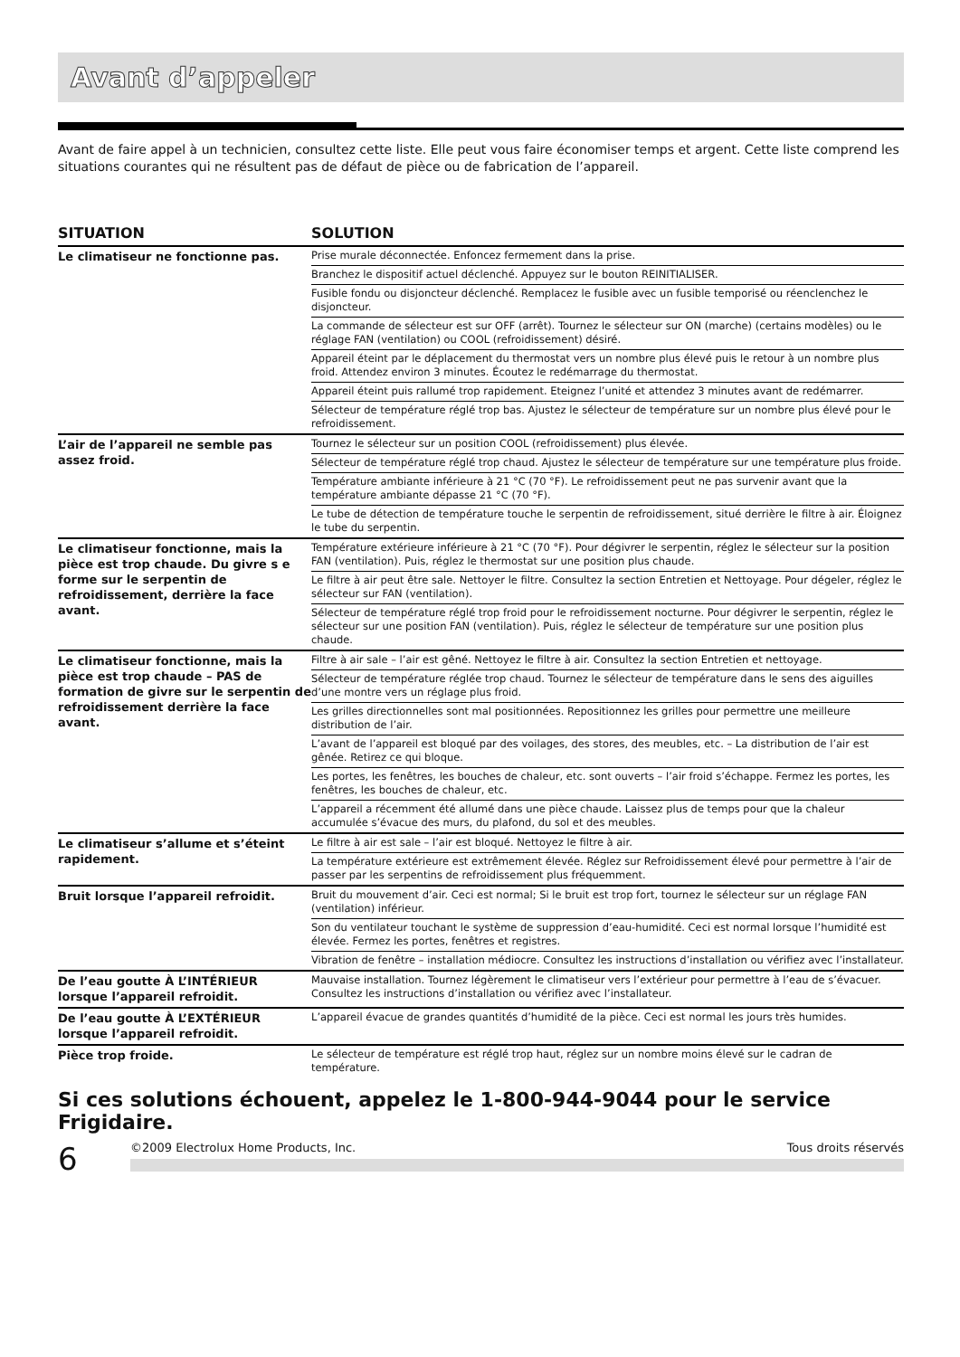Avant d’appeler
Avant de faire appel à un technicien, consultez cette liste. Elle peut vous faire économiser temps et argent. Cette liste comprend les situations courantes qui ne résultent pas de défaut de pièce ou de fabrication de l’appareil.
| SITUATION | SOLUTION |
| --- | --- |
| Le climatiseur ne fonctionne pas. | Prise murale déconnectée. Enfoncez fermement dans la prise. |
| | Branchez le dispositif actuel déclenché. Appuyez sur le bouton REINITIALISER. |
| | Fusible fondu ou disjoncteur déclenché. Remplacez le fusible avec un fusible temporisé ou réenclenchez le disjoncteur. |
| | La commande de sélecteur est sur OFF (arrêt). Tournez le sélecteur sur ON (marche) (certains modèles) ou le réglage FAN (ventilation) ou COOL (refroidissement) désiré. |
| | Appareil éteint par le déplacement du thermostat vers un nombre plus élevé puis le retour à un nombre plus froid. Attendez environ 3 minutes. Écoutez le redémarrage du thermostat. |
| | Appareil éteint puis rallumé trop rapidement. Eteignez l’unité et attendez 3 minutes avant de redémarrer. |
| | Sélecteur de température réglé trop bas. Ajustez le sélecteur de température sur un nombre plus élevé pour le refroidissement. |
| L’air de l’appareil ne semble pas assez froid. | Tournez le sélecteur sur un position COOL (refroidissement) plus élevée. |
| | Sélecteur de température réglé trop chaud. Ajustez le sélecteur de température sur une température plus froide. |
| | Température ambiante inférieure à 21 °C (70 °F). Le refroidissement peut ne pas survenir avant que la température ambiante dépasse 21 °C (70 °F). |
| | Le tube de détection de température touche le serpentin de refroidissement, situé derrière le filtre à air. Éloignez le tube du serpentin. |
| Le climatiseur fonctionne, mais la pièce est trop chaude. Du givre s e forme sur le serpentin de refroidissement, derrière la face avant. | Température extérieure inférieure à 21 °C (70 °F). Pour dégivrer le serpentin, réglez le sélecteur sur la position FAN (ventilation). Puis, réglez le thermostat sur une position plus chaude. |
| | Le filtre à air peut être sale. Nettoyer le filtre. Consultez la section Entretien et Nettoyage. Pour dégeler, réglez le sélecteur sur FAN (ventilation). |
| | Sélecteur de température réglé trop froid pour le refroidissement nocturne. Pour dégivrer le serpentin, réglez le sélecteur sur une position FAN (ventilation). Puis, réglez le sélecteur de température sur une position plus chaude. |
| Le climatiseur fonctionne, mais la pièce est trop chaude – PAS de formation de givre sur le serpentin de refroidissement derrière la face avant. | Filtre à air sale – l’air est gêné. Nettoyez le filtre à air. Consultez la section Entretien et nettoyage. |
| | Sélecteur de température réglée trop chaud. Tournez le sélecteur de température dans le sens des aiguilles d’une montre vers un réglage plus froid. |
| | Les grilles directionnelles sont mal positionnées. Repositionnez les grilles pour permettre une meilleure distribution de l’air. |
| | L’avant de l’appareil est bloqué par des voilages, des stores, des meubles, etc. – La distribution de l’air est gênée. Retirez ce qui bloque. |
| | Les portes, les fenêtres, les bouches de chaleur, etc. sont ouverts – l’air froid s’échappe. Fermez les portes, les fenêtres, les bouches de chaleur, etc. |
| | L’appareil a récemment été allumé dans une pièce chaude. Laissez plus de temps pour que la chaleur accumulée s’évacue des murs, du plafond, du sol et des meubles. |
| Le climatiseur s’allume et s’éteint rapidement. | Le filtre à air est sale – l’air est bloqué. Nettoyez le filtre à air. |
| | La température extérieure est extrêmement élevée. Réglez sur Refroidissement élevé pour permettre à l’air de passer par les serpentins de refroidissement plus fréquemment. |
| Bruit lorsque l’appareil refroidit. | Bruit du mouvement d’air. Ceci est normal; Si le bruit est trop fort, tournez le sélecteur sur un réglage FAN (ventilation) inférieur. |
| | Son du ventilateur touchant le système de suppression d’eau-humidité. Ceci est normal lorsque l’humidité est élevée. Fermez les portes, fenêtres et registres. |
| | Vibration de fenêtre – installation médiocre. Consultez les instructions d’installation ou vérifiez avec l’installateur. |
| De l’eau goutte À L’INTÉRIEUR lorsque l’appareil refroidit. | Mauvaise installation. Tournez légèrement le climatiseur vers l’extérieur pour permettre à l’eau de s’évacuer. Consultez les instructions d’installation ou vérifiez avec l’installateur. |
| De l’eau goutte À L’EXTÉRIEUR lorsque l’appareil refroidit. | L’appareil évacue de grandes quantités d’humidité de la pièce. Ceci est normal les jours très humides. |
| Pièce trop froide. | Le sélecteur de température est réglé trop haut, réglez sur un nombre moins élevé sur le cadran de température. |
Si ces solutions échouent, appelez le 1-800-944-9044 pour le service Frigidaire.
6
©2009 Electrolux Home Products, Inc. Tous droits réservés